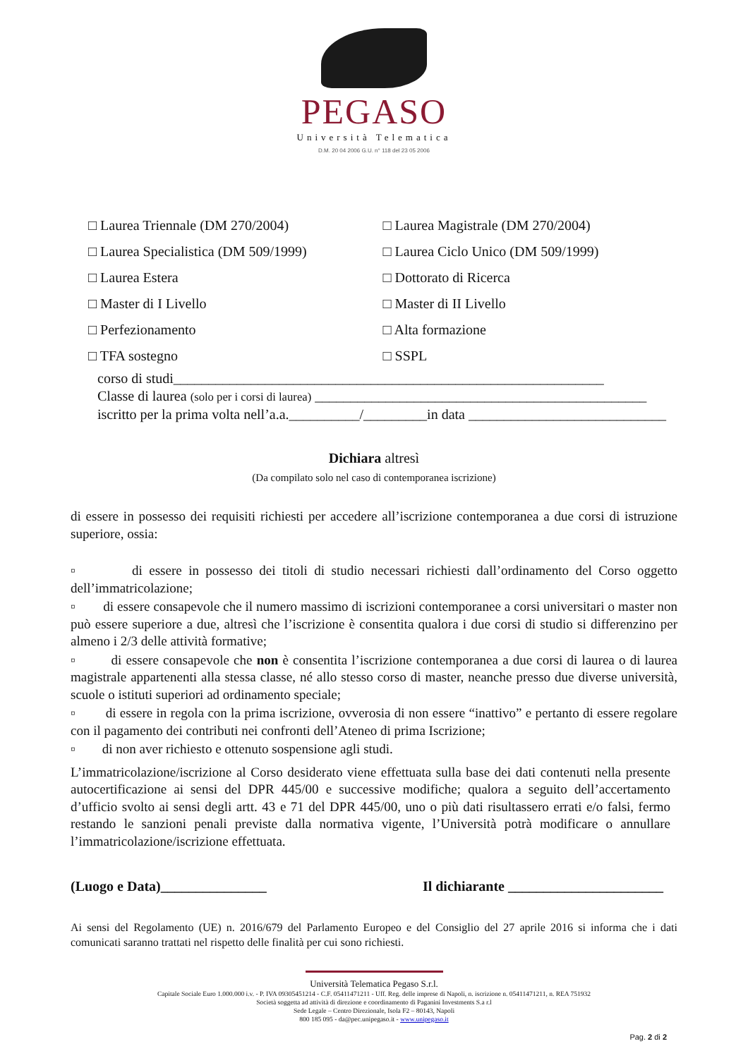PEGASO
Università Telematica
D.M. 20 04 2006 G.U. n° 118 del 23 05 2006
□ Laurea Triennale (DM 270/2004)
□ Laurea Magistrale (DM 270/2004)
□ Laurea Specialistica (DM 509/1999)
□ Laurea Ciclo Unico (DM 509/1999)
□ Laurea Estera
□ Dottorato di Ricerca
□ Master di I Livello
□ Master di II Livello
□ Perfezionamento
□ Alta formazione
□ TFA sostegno
□ SSPL
corso di studi_____________________________________________________________
Classe di laurea (solo per i corsi di laurea) _______________________________________________
iscritto per la prima volta nell’a.a.__________/_________in data ____________________________
Dichiara altresì
(Da compilato solo nel caso di contemporanea iscrizione)
di essere in possesso dei requisiti richiesti per accedere all’iscrizione contemporanea a due corsi di istruzione superiore, ossia:
▫ di essere in possesso dei titoli di studio necessari richiesti dall’ordinamento del Corso oggetto dell’immatricolazione;
▫ di essere consapevole che il numero massimo di iscrizioni contemporanee a corsi universitari o master non può essere superiore a due, altresì che l’iscrizione è consentita qualora i due corsi di studio si differenzino per almeno i 2/3 delle attività formative;
▫ di essere consapevole che non è consentita l’iscrizione contemporanea a due corsi di laurea o di laurea magistrale appartenenti alla stessa classe, né allo stesso corso di master, neanche presso due diverse università, scuole o istituti superiori ad ordinamento speciale;
▫ di essere in regola con la prima iscrizione, ovverosia di non essere “inattivo” e pertanto di essere regolare con il pagamento dei contributi nei confronti dell’Ateneo di prima Iscrizione;
▫ di non aver richiesto e ottenuto sospensione agli studi.
L’immatricolazione/iscrizione al Corso desiderato viene effettuata sulla base dei dati contenuti nella presente autocertificazione ai sensi del DPR 445/00 e successive modifiche; qualora a seguito dell’accertamento d’ufficio svolto ai sensi degli artt. 43 e 71 del DPR 445/00, uno o più dati risultassero errati e/o falsi, fermo restando le sanzioni penali previste dalla normativa vigente, l’Università potrà modificare o annullare l’immatricolazione/iscrizione effettuata.
(Luogo e Data)_______________ Il dichiarante ______________________
Ai sensi del Regolamento (UE) n. 2016/679 del Parlamento Europeo e del Consiglio del 27 aprile 2016 si informa che i dati comunicati saranno trattati nel rispetto delle finalità per cui sono richiesti.
Università Telematica Pegaso S.r.l.
Capitale Sociale Euro 1.000.000 i.v. - P. IVA 09305451214 - C.F. 05411471211 - Uff. Reg. delle imprese di Napoli, n. iscrizione n. 05411471211, n. REA 751932
Società soggetta ad attività di direzione e coordinamento di Paganini Investments S.a r.l
Sede Legale – Centro Direzionale, Isola F2 – 80143, Napoli
800 185 095 - da@pec.unipegaso.it - www.unipegaso.it
Pag. 2 di 2